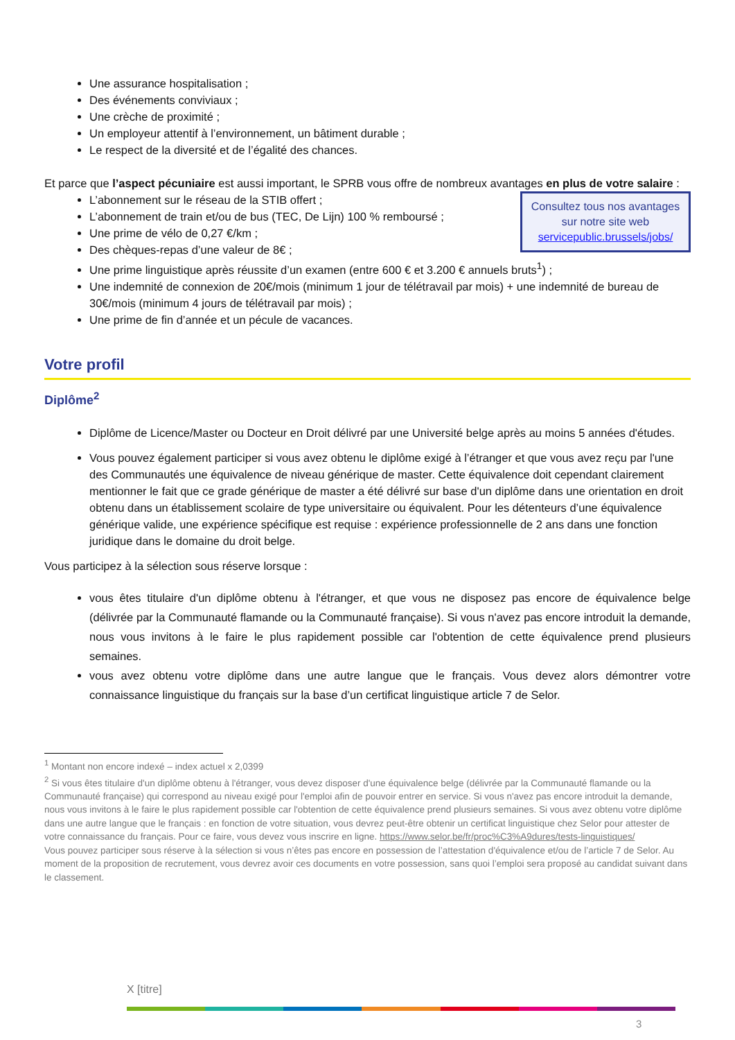Une assurance hospitalisation ;
Des événements conviviaux ;
Une crèche de proximité ;
Un employeur attentif à l’environnement, un bâtiment durable ;
Le respect de la diversité et de l’égalité des chances.
Et parce que l’aspect pécuniaire est aussi important, le SPRB vous offre de nombreux avantages en plus de votre salaire :
Consultez tous nos avantages sur notre site web servicepublic.brussels/jobs/
L’abonnement sur le réseau de la STIB offert ;
L’abonnement de train et/ou de bus (TEC, De Lijn) 100 % remboursé ;
Une prime de vélo de 0,27 €/km ;
Des chèques-repas d’une valeur de 8€ ;
Une prime linguistique après réussite d’un examen (entre 600 € et 3.200 € annuels bruts<sup>1</sup>) ;
Une indemnité de connexion de 20€/mois (minimum 1 jour de télétravail par mois) + une indemnité de bureau de 30€/mois (minimum 4 jours de télétravail par mois) ;
Une prime de fin d’année et un pécule de vacances.
Votre profil
Diplôme<sup>2</sup>
Diplôme de Licence/Master ou Docteur en Droit délivré par une Université belge après au moins 5 années d'études.
Vous pouvez également participer si vous avez obtenu le diplôme exigé à l’étranger et que vous avez reçu par l'une des Communautés une équivalence de niveau générique de master. Cette équivalence doit cependant clairement mentionner le fait que ce grade générique de master a été délivré sur base d'un diplôme dans une orientation en droit obtenu dans un établissement scolaire de type universitaire ou équivalent. Pour les détenteurs d’une équivalence générique valide, une expérience spécifique est requise : expérience professionnelle de 2 ans dans une fonction juridique dans le domaine du droit belge.
Vous participez à la sélection sous réserve lorsque :
vous êtes titulaire d'un diplôme obtenu à l'étranger, et que vous ne disposez pas encore de équivalence belge (délivrée par la Communauté flamande ou la Communauté française). Si vous n'avez pas encore introduit la demande, nous vous invitons à le faire le plus rapidement possible car l'obtention de cette équivalence prend plusieurs semaines.
vous avez obtenu votre diplôme dans une autre langue que le français. Vous devez alors démontrer votre connaissance linguistique du français sur la base d’un certificat linguistique article 7 de Selor.
<sup>1</sup> Montant non encore indexé – index actuel x 2,0399
<sup>2</sup> Si vous êtes titulaire d'un diplôme obtenu à l'étranger, vous devez disposer d'une équivalence belge (délivrée par la Communauté flamande ou la Communauté française) qui correspond au niveau exigé pour l'emploi afin de pouvoir entrer en service. Si vous n'avez pas encore introduit la demande, nous vous invitons à le faire le plus rapidement possible car l'obtention de cette équivalence prend plusieurs semaines. Si vous avez obtenu votre diplôme dans une autre langue que le français : en fonction de votre situation, vous devrez peut-être obtenir un certificat linguistique chez Selor pour attester de votre connaissance du français. Pour ce faire, vous devez vous inscrire en ligne. https://www.selor.be/fr/proc%C3%A9dures/tests-linguistiques/
Vous pouvez participer sous réserve à la sélection si vous n’êtes pas encore en possession de l’attestation d'équivalence et/ou de l’article 7 de Selor. Au moment de la proposition de recrutement, vous devrez avoir ces documents en votre possession, sans quoi l’emploi sera proposé au candidat suivant dans le classement.
X [titre]
3